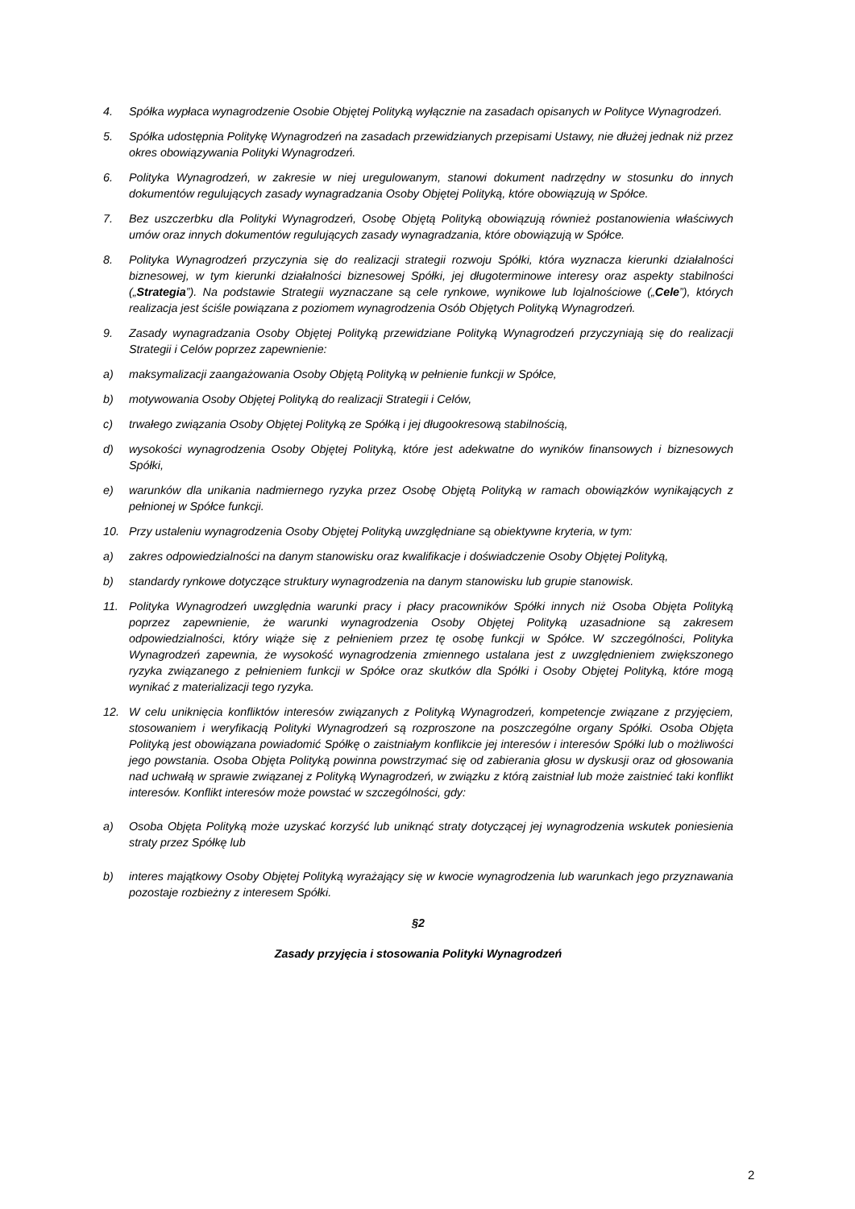4. Spółka wypłaca wynagrodzenie Osobie Objętej Polityką wyłącznie na zasadach opisanych w Polityce Wynagrodzeń.
5. Spółka udostępnia Politykę Wynagrodzeń na zasadach przewidzianych przepisami Ustawy, nie dłużej jednak niż przez okres obowiązywania Polityki Wynagrodzeń.
6. Polityka Wynagrodzeń, w zakresie w niej uregulowanym, stanowi dokument nadrzędny w stosunku do innych dokumentów regulujących zasady wynagradzania Osoby Objętej Polityką, które obowiązują w Spółce.
7. Bez uszczerbku dla Polityki Wynagrodzeń, Osobę Objętą Polityką obowiązują również postanowienia właściwych umów oraz innych dokumentów regulujących zasady wynagradzania, które obowiązują w Spółce.
8. Polityka Wynagrodzeń przyczynia się do realizacji strategii rozwoju Spółki, która wyznacza kierunki działalności biznesowej, w tym kierunki działalności biznesowej Spółki, jej długoterminowe interesy oraz aspekty stabilności („Strategia”). Na podstawie Strategii wyznaczane są cele rynkowe, wynikowe lub lojalnościowe („Cele”), których realizacja jest ściśle powiązana z poziomem wynagrodzenia Osób Objętych Polityką Wynagrodzeń.
9. Zasady wynagradzania Osoby Objętej Polityką przewidziane Polityką Wynagrodzeń przyczyniają się do realizacji Strategii i Celów poprzez zapewnienie:
a) maksymalizacji zaangażowania Osoby Objętą Polityką w pełnienie funkcji w Spółce,
b) motywowania Osoby Objętej Polityką do realizacji Strategii i Celów,
c) trwałego związania Osoby Objętej Polityką ze Spółką i jej długookresową stabilnością,
d) wysokości wynagrodzenia Osoby Objętej Polityką, które jest adekwatne do wyników finansowych i biznesowych Spółki,
e) warunków dla unikania nadmiernego ryzyka przez Osobę Objętą Polityką w ramach obowiązków wynikających z pełnionej w Spółce funkcji.
10. Przy ustaleniu wynagrodzenia Osoby Objętej Polityką uwzględniane są obiektywne kryteria, w tym:
a) zakres odpowiedzialności na danym stanowisku oraz kwalifikacje i doświadczenie Osoby Objętej Polityką,
b) standardy rynkowe dotyczące struktury wynagrodzenia na danym stanowisku lub grupie stanowisk.
11. Polityka Wynagrodzeń uwzględnia warunki pracy i płacy pracowników Spółki innych niż Osoba Objęta Polityką poprzez zapewnienie, że warunki wynagrodzenia Osoby Objętej Polityką uzasadnione są zakresem odpowiedzialności, który wiąże się z pełnieniem przez tę osobę funkcji w Spółce. W szczególności, Polityka Wynagrodzeń zapewnia, że wysokość wynagrodzenia zmiennego ustalana jest z uwzględnieniem zwiększonego ryzyka związanego z pełnieniem funkcji w Spółce oraz skutków dla Spółki i Osoby Objętej Polityką, które mogą wynikać z materializacji tego ryzyka.
12. W celu uniknięcia konfliktów interesów związanych z Polityką Wynagrodzeń, kompetencje związane z przyjęciem, stosowaniem i weryfikacją Polityki Wynagrodzeń są rozproszone na poszczególne organy Spółki. Osoba Objęta Polityką jest obowiązana powiadomić Spółkę o zaistniałym konflikcie jej interesów i interesów Spółki lub o możliwości jego powstania. Osoba Objęta Polityką powinna powstrzymać się od zabierania głosu w dyskusji oraz od głosowania nad uchwałą w sprawie związanej z Polityką Wynagrodzeń, w związku z którą zaistniał lub może zaistnieć taki konflikt interesów. Konflikt interesów może powstać w szczególności, gdy:
a) Osoba Objęta Polityką może uzyskać korzyść lub uniknąć straty dotyczącej jej wynagrodzenia wskutek poniesienia straty przez Spółkę lub
b) interes majątkowy Osoby Objętej Polityką wyrażający się w kwocie wynagrodzenia lub warunkach jego przyznawania pozostaje rozbieżny z interesem Spółki.
§2
Zasady przyjęcia i stosowania Polityki Wynagrodzeń
2